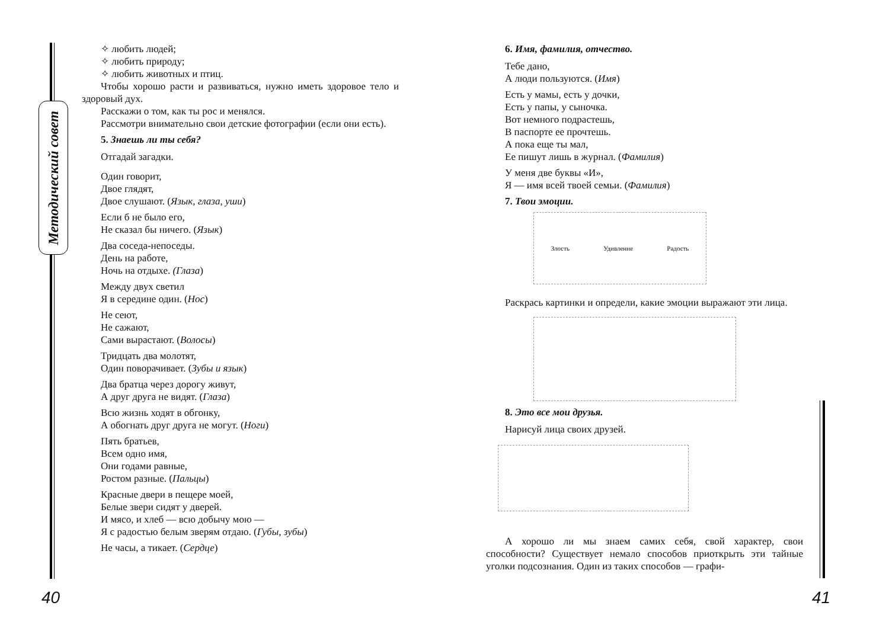Методический совет
✧ любить людей;
✧ любить природу;
✧ любить животных и птиц.
Чтобы хорошо расти и развиваться, нужно иметь здоровое тело и здоровый дух.
Расскажи о том, как ты рос и менялся.
Рассмотри внимательно свои детские фотографии (если они есть).
5. Знаешь ли ты себя?
Отгадай загадки.
Один говорит,
Двое глядят,
Двое слушают. (Язык, глаза, уши)
Если б не было его,
Не сказал бы ничего. (Язык)
Два соседа-непоседы.
День на работе,
Ночь на отдыхе. (Глаза)
Между двух светил
Я в середине один. (Нос)
Не сеют,
Не сажают,
Сами вырастают. (Волосы)
Тридцать два молотят,
Один поворачивает. (Зубы и язык)
Два братца через дорогу живут,
А друг друга не видят. (Глаза)
Всю жизнь ходят в обгонку,
А обогнать друг друга не могут. (Ноги)
Пять братьев,
Всем одно имя,
Они годами равные,
Ростом разные. (Пальцы)
Красные двери в пещере моей,
Белые звери сидят у дверей.
И мясо, и хлеб — всю добычу мою —
Я с радостью белым зверям отдаю. (Губы, зубы)
Не часы, а тикает. (Сердце)
6. Имя, фамилия, отчество.
Тебе дано,
А люди пользуются. (Имя)
Есть у мамы, есть у дочки,
Есть у папы, у сыночка.
Вот немного подрастешь,
В паспорте ее прочтешь.
А пока еще ты мал,
Ее пишут лишь в журнал. (Фамилия)
У меня две буквы «И»,
Я — имя всей твоей семьи. (Фамилия)
7. Твои эмоции.
Злость Удивление Радость
Раскрась картинки и определи, какие эмоции выражают эти лица.
8. Это все мои друзья.
Нарисуй лица своих друзей.
А хорошо ли мы знаем самих себя, свой характер, свои способности? Существует немало способов приоткрыть эти тайные уголки подсознания. Один из таких способов — графи-
40 41